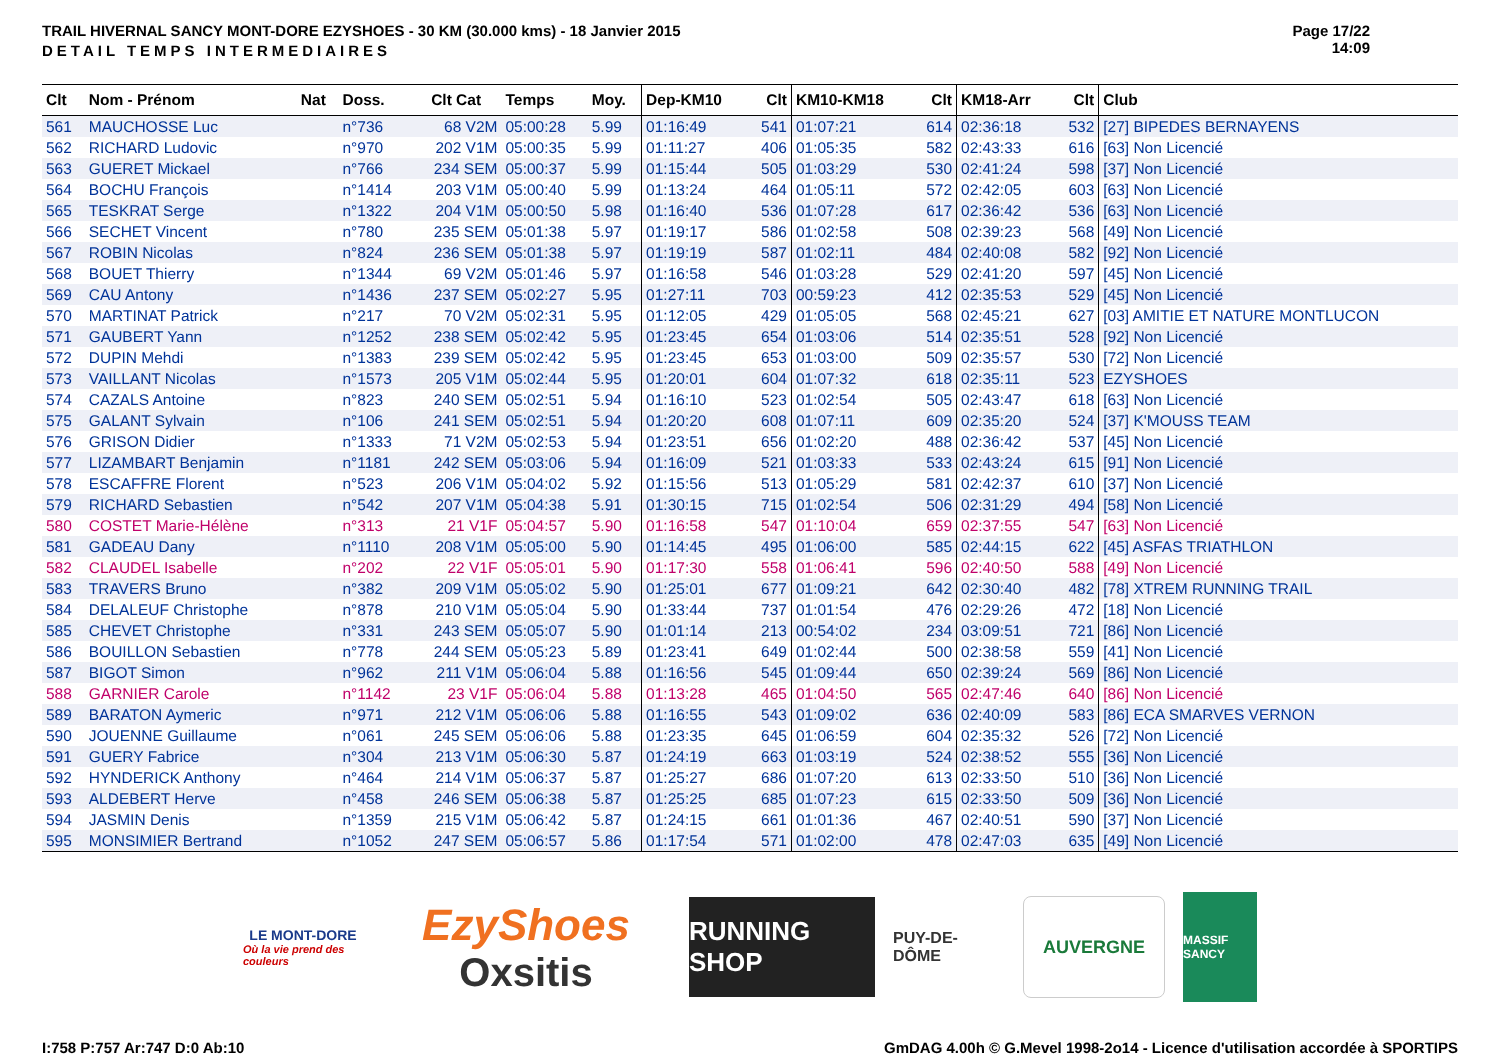TRAIL HIVERNAL SANCY MONT-DORE EZYSHOES - 30 KM (30.000 kms) - 18 Janvier 2015
DETAIL TEMPS INTERMEDIAIRES
Page 17/22
14:09
| Clt | Nom - Prénom | Nat | Doss. | Clt Cat | Temps | Moy. | Dep-KM10 | Clt | KM10-KM18 | Clt | KM18-Arr | Clt | Club |
| --- | --- | --- | --- | --- | --- | --- | --- | --- | --- | --- | --- | --- | --- |
| 561 | MAUCHOSSE Luc | | n°736 | 68 V2M | 05:00:28 | 5.99 | 01:16:49 | 541 | 01:07:21 | 614 | 02:36:18 | 532 | [27] BIPEDES BERNAYENS |
| 562 | RICHARD Ludovic | | n°970 | 202 V1M | 05:00:35 | 5.99 | 01:11:27 | 406 | 01:05:35 | 582 | 02:43:33 | 616 | [63] Non Licencié |
| 563 | GUERET Mickael | | n°766 | 234 SEM | 05:00:37 | 5.99 | 01:15:44 | 505 | 01:03:29 | 530 | 02:41:24 | 598 | [37] Non Licencié |
| 564 | BOCHU François | | n°1414 | 203 V1M | 05:00:40 | 5.99 | 01:13:24 | 464 | 01:05:11 | 572 | 02:42:05 | 603 | [63] Non Licencié |
| 565 | TESKRAT Serge | | n°1322 | 204 V1M | 05:00:50 | 5.98 | 01:16:40 | 536 | 01:07:28 | 617 | 02:36:42 | 536 | [63] Non Licencié |
| 566 | SECHET Vincent | | n°780 | 235 SEM | 05:01:38 | 5.97 | 01:19:17 | 586 | 01:02:58 | 508 | 02:39:23 | 568 | [49] Non Licencié |
| 567 | ROBIN Nicolas | | n°824 | 236 SEM | 05:01:38 | 5.97 | 01:19:19 | 587 | 01:02:11 | 484 | 02:40:08 | 582 | [92] Non Licencié |
| 568 | BOUET Thierry | | n°1344 | 69 V2M | 05:01:46 | 5.97 | 01:16:58 | 546 | 01:03:28 | 529 | 02:41:20 | 597 | [45] Non Licencié |
| 569 | CAU Antony | | n°1436 | 237 SEM | 05:02:27 | 5.95 | 01:27:11 | 703 | 00:59:23 | 412 | 02:35:53 | 529 | [45] Non Licencié |
| 570 | MARTINAT Patrick | | n°217 | 70 V2M | 05:02:31 | 5.95 | 01:12:05 | 429 | 01:05:05 | 568 | 02:45:21 | 627 | [03] AMITIE ET NATURE MONTLUCON |
| 571 | GAUBERT Yann | | n°1252 | 238 SEM | 05:02:42 | 5.95 | 01:23:45 | 654 | 01:03:06 | 514 | 02:35:51 | 528 | [92] Non Licencié |
| 572 | DUPIN Mehdi | | n°1383 | 239 SEM | 05:02:42 | 5.95 | 01:23:45 | 653 | 01:03:00 | 509 | 02:35:57 | 530 | [72] Non Licencié |
| 573 | VAILLANT Nicolas | | n°1573 | 205 V1M | 05:02:44 | 5.95 | 01:20:01 | 604 | 01:07:32 | 618 | 02:35:11 | 523 | EZYSHOES |
| 574 | CAZALS Antoine | | n°823 | 240 SEM | 05:02:51 | 5.94 | 01:16:10 | 523 | 01:02:54 | 505 | 02:43:47 | 618 | [63] Non Licencié |
| 575 | GALANT Sylvain | | n°106 | 241 SEM | 05:02:51 | 5.94 | 01:20:20 | 608 | 01:07:11 | 609 | 02:35:20 | 524 | [37] K'MOUSS TEAM |
| 576 | GRISON Didier | | n°1333 | 71 V2M | 05:02:53 | 5.94 | 01:23:51 | 656 | 01:02:20 | 488 | 02:36:42 | 537 | [45] Non Licencié |
| 577 | LIZAMBART Benjamin | | n°1181 | 242 SEM | 05:03:06 | 5.94 | 01:16:09 | 521 | 01:03:33 | 533 | 02:43:24 | 615 | [91] Non Licencié |
| 578 | ESCAFFRE Florent | | n°523 | 206 V1M | 05:04:02 | 5.92 | 01:15:56 | 513 | 01:05:29 | 581 | 02:42:37 | 610 | [37] Non Licencié |
| 579 | RICHARD Sebastien | | n°542 | 207 V1M | 05:04:38 | 5.91 | 01:30:15 | 715 | 01:02:54 | 506 | 02:31:29 | 494 | [58] Non Licencié |
| 580 | COSTET Marie-Hélène | | n°313 | 21 V1F | 05:04:57 | 5.90 | 01:16:58 | 547 | 01:10:04 | 659 | 02:37:55 | 547 | [63] Non Licencié |
| 581 | GADEAU Dany | | n°1110 | 208 V1M | 05:05:00 | 5.90 | 01:14:45 | 495 | 01:06:00 | 585 | 02:44:15 | 622 | [45] ASFAS TRIATHLON |
| 582 | CLAUDEL Isabelle | | n°202 | 22 V1F | 05:05:01 | 5.90 | 01:17:30 | 558 | 01:06:41 | 596 | 02:40:50 | 588 | [49] Non Licencié |
| 583 | TRAVERS Bruno | | n°382 | 209 V1M | 05:05:02 | 5.90 | 01:25:01 | 677 | 01:09:21 | 642 | 02:30:40 | 482 | [78] XTREM RUNNING TRAIL |
| 584 | DELALEUF Christophe | | n°878 | 210 V1M | 05:05:04 | 5.90 | 01:33:44 | 737 | 01:01:54 | 476 | 02:29:26 | 472 | [18] Non Licencié |
| 585 | CHEVET Christophe | | n°331 | 243 SEM | 05:05:07 | 5.90 | 01:01:14 | 213 | 00:54:02 | 234 | 03:09:51 | 721 | [86] Non Licencié |
| 586 | BOUILLON Sebastien | | n°778 | 244 SEM | 05:05:23 | 5.89 | 01:23:41 | 649 | 01:02:44 | 500 | 02:38:58 | 559 | [41] Non Licencié |
| 587 | BIGOT Simon | | n°962 | 211 V1M | 05:06:04 | 5.88 | 01:16:56 | 545 | 01:09:44 | 650 | 02:39:24 | 569 | [86] Non Licencié |
| 588 | GARNIER Carole | | n°1142 | 23 V1F | 05:06:04 | 5.88 | 01:13:28 | 465 | 01:04:50 | 565 | 02:47:46 | 640 | [86] Non Licencié |
| 589 | BARATON Aymeric | | n°971 | 212 V1M | 05:06:06 | 5.88 | 01:16:55 | 543 | 01:09:02 | 636 | 02:40:09 | 583 | [86] ECA SMARVES VERNON |
| 590 | JOUENNE Guillaume | | n°061 | 245 SEM | 05:06:06 | 5.88 | 01:23:35 | 645 | 01:06:59 | 604 | 02:35:32 | 526 | [72] Non Licencié |
| 591 | GUERY Fabrice | | n°304 | 213 V1M | 05:06:30 | 5.87 | 01:24:19 | 663 | 01:03:19 | 524 | 02:38:52 | 555 | [36] Non Licencié |
| 592 | HYNDERICK Anthony | | n°464 | 214 V1M | 05:06:37 | 5.87 | 01:25:27 | 686 | 01:07:20 | 613 | 02:33:50 | 510 | [36] Non Licencié |
| 593 | ALDEBERT Herve | | n°458 | 246 SEM | 05:06:38 | 5.87 | 01:25:25 | 685 | 01:07:23 | 615 | 02:33:50 | 509 | [36] Non Licencié |
| 594 | JASMIN Denis | | n°1359 | 215 V1M | 05:06:42 | 5.87 | 01:24:15 | 661 | 01:01:36 | 467 | 02:40:51 | 590 | [37] Non Licencié |
| 595 | MONSIMIER Bertrand | | n°1052 | 247 SEM | 05:06:57 | 5.86 | 01:17:54 | 571 | 01:02:00 | 478 | 02:47:03 | 635 | [49] Non Licencié |
LE MONT-DORE
Où la vie prend des couleurs
EzyShoes
Oxsitis
RUNNING SHOP
PUY-DE-DÔME AUVERGNE
MASSIF SANCY
I:758 P:757 Ar:747 D:0 Ab:10 GmDAG 4.00h © G.Mevel 1998-2o14 - Licence d'utilisation accordée à SPORTIPS